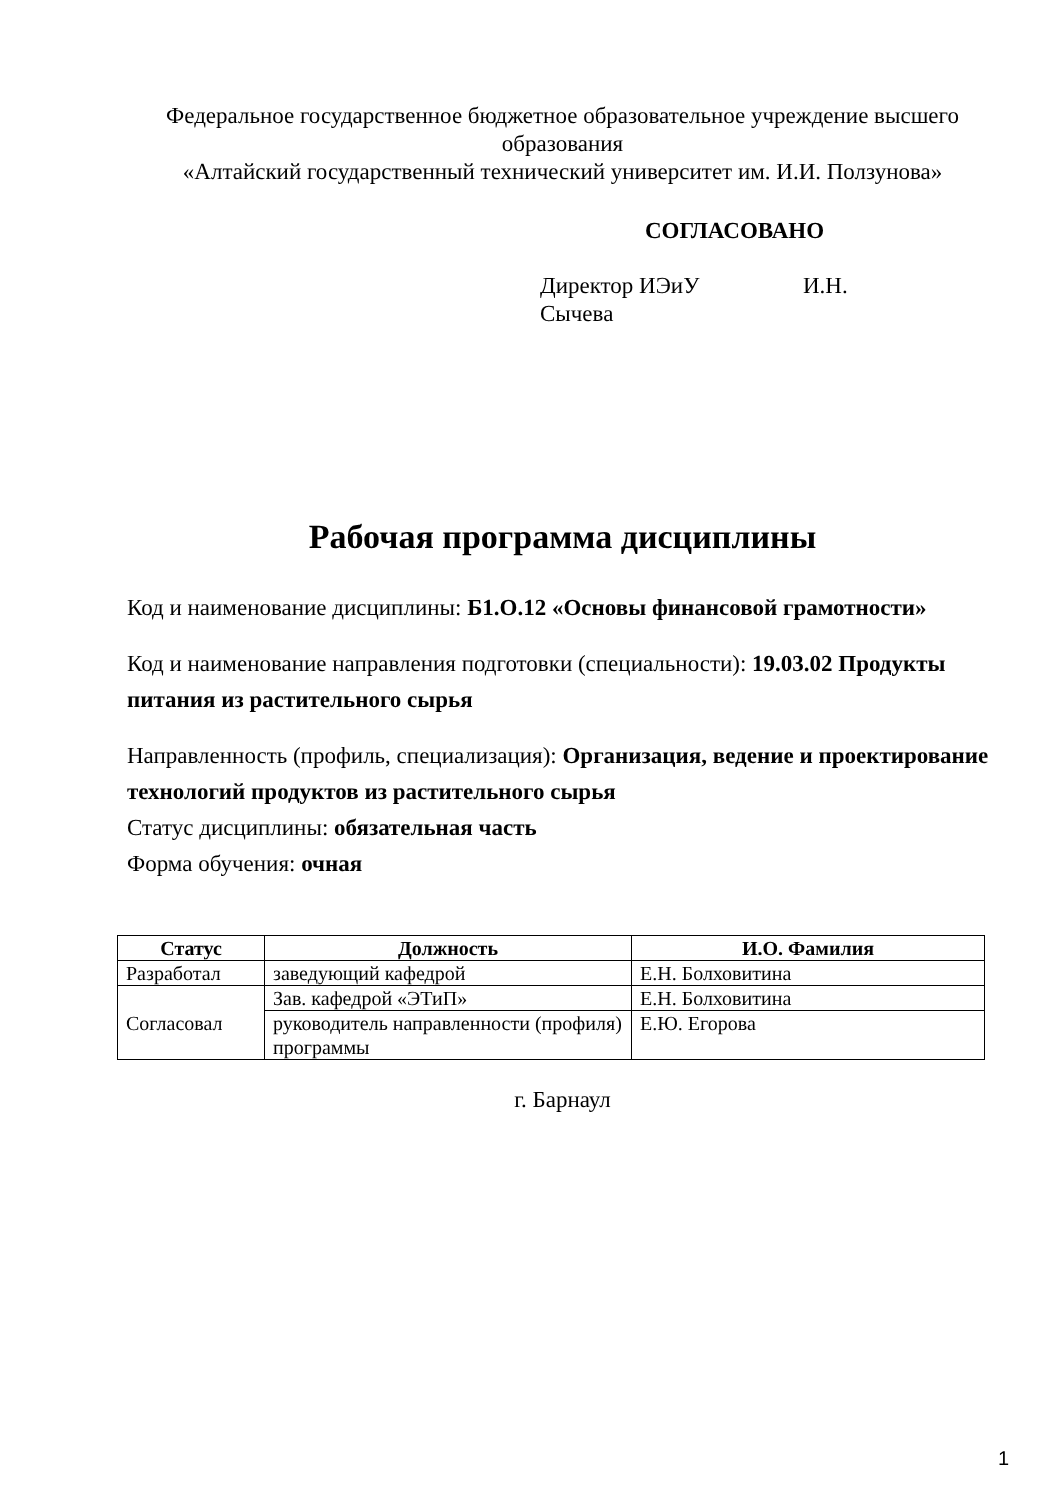Федеральное государственное бюджетное образовательное учреждение высшего образования
«Алтайский государственный технический университет им. И.И. Ползунова»
СОГЛАСОВАНО
Директор ИЭиУ И.Н. Сычева
Рабочая программа дисциплины
Код и наименование дисциплины: Б1.О.12 «Основы финансовой грамотности»
Код и наименование направления подготовки (специальности): 19.03.02 Продукты питания из растительного сырья
Направленность (профиль, специализация): Организация, ведение и проектирование технологий продуктов из растительного сырья
Статус дисциплины: обязательная часть
Форма обучения: очная
| Статус | Должность | И.О. Фамилия |
| --- | --- | --- |
| Разработал | заведующий кафедрой | Е.Н. Болховитина |
| Согласовал | Зав. кафедрой «ЭТиП» | Е.Н. Болховитина |
| | руководитель направленности (профиля) программы | Е.Ю. Егорова |
г. Барнаул
1